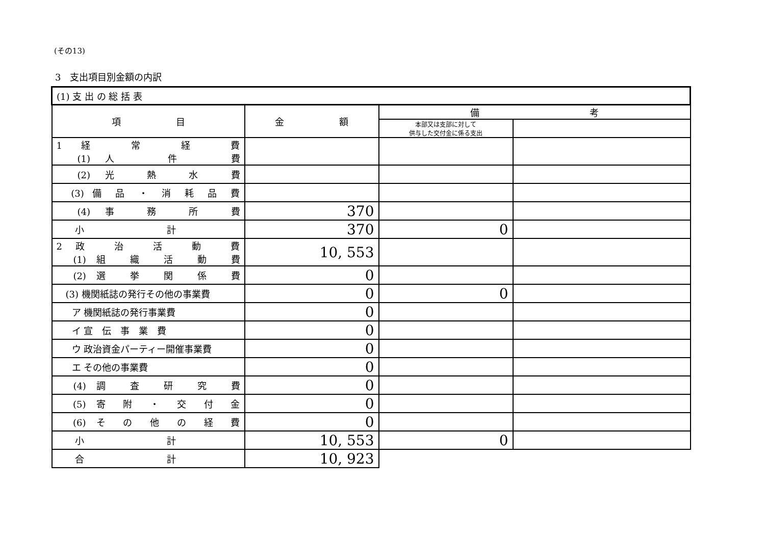(その13)
3　支出項目別金額の内訳
| (1) 支 出 の 総 括 表 | | | |
| --- | --- | --- | --- |
| 項 目 | 金 額 | 備 考 | |
| | | 本部又は支部に対して 供与した交付金に係る支出 | |
| 1 経 常 経 費 (1) 人 件 費 | | | |
| (2) 光 熱 水 費 | | | |
| (3) 備 品 ・ 消 耗 品 費 | | | |
| (4) 事 務 所 費 | 370 | | |
| 小 計 | 370 | 0 | |
| 2 政 治 活 動 費 (1) 組 織 活 動 費 | 10, 553 | | |
| (2) 選 挙 関 係 費 | 0 | | |
| (3) 機関紙誌の発行その他の事業費 | 0 | 0 | |
| ア 機関紙誌の発行事業費 | 0 | | |
| イ 宣 伝 事 業 費 | 0 | | |
| ウ 政治資金パーティー開催事業費 | 0 | | |
| エ その他の事業費 | 0 | | |
| (4) 調 査 研 究 費 | 0 | | |
| (5) 寄 附 ・ 交 付 金 | 0 | | |
| (6) そ の 他 の 経 費 | 0 | | |
| 小 計 | 10, 553 | 0 | |
| 合 計 | 10, 923 | | |